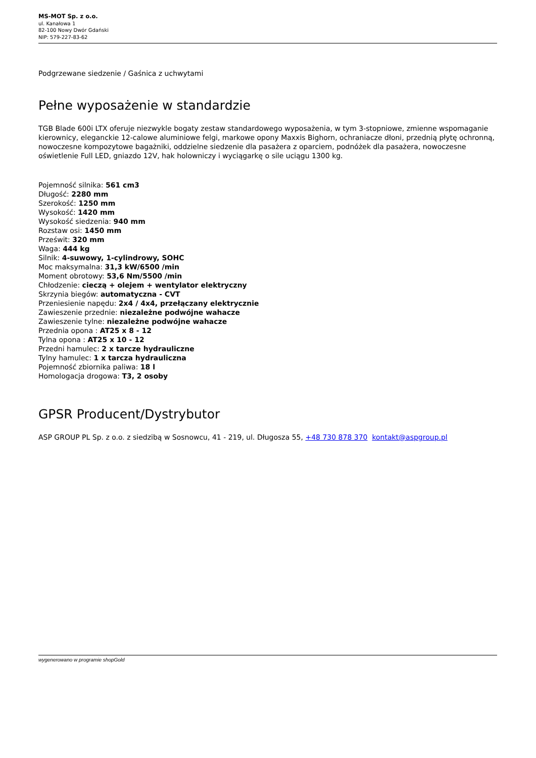MS-MOT Sp. z o.o.
ul. Kanałowa 1
82-100 Nowy Dwór Gdański
NIP: 579-227-83-62
Podgrzewane siedzenie / Gaśnica z uchwytami
Pełne wyposażenie w standardzie
TGB Blade 600i LTX oferuje niezwykle bogaty zestaw standardowego wyposażenia, w tym 3-stopniowe, zmienne wspomaganie kierownicy, eleganckie 12-calowe aluminiowe felgi, markowe opony Maxxis Bighorn, ochraniacze dłoni, przednią płytę ochronną, nowoczesne kompozytowe bagażniki, oddzielne siedzenie dla pasażera z oparciem, podnóżek dla pasażera, nowoczesne oświetlenie Full LED, gniazdo 12V, hak holowniczy i wyciągarkę o sile uciągu 1300 kg.
Pojemność silnika: 561 cm3
Długość: 2280 mm
Szerokość: 1250 mm
Wysokość: 1420 mm
Wysokość siedzenia: 940 mm
Rozstaw osi: 1450 mm
Prześwit: 320 mm
Waga: 444 kg
Silnik: 4-suwowy, 1-cylindrowy, SOHC
Moc maksymalna: 31,3 kW/6500 /min
Moment obrotowy: 53,6 Nm/5500 /min
Chłodzenie: cieczą + olejem + wentylator elektryczny
Skrzynia biegów: automatyczna - CVT
Przeniesienie napędu: 2x4 / 4x4, przełączany elektrycznie
Zawieszenie przednie: niezależne podwójne wahacze
Zawieszenie tylne: niezależne podwójne wahacze
Przednia opona : AT25 x 8 - 12
Tylna opona : AT25 x 10 - 12
Przedni hamulec: 2 x tarcze hydrauliczne
Tylny hamulec: 1 x tarcza hydrauliczna
Pojemność zbiornika paliwa: 18 l
Homologacja drogowa: T3, 2 osoby
GPSR Producent/Dystrybutor
ASP GROUP PL Sp. z o.o. z siedzibą w Sosnowcu, 41 - 219, ul. Długosza 55, +48 730 878 370 kontakt@aspgroup.pl
wygenerowano w programie shopGold